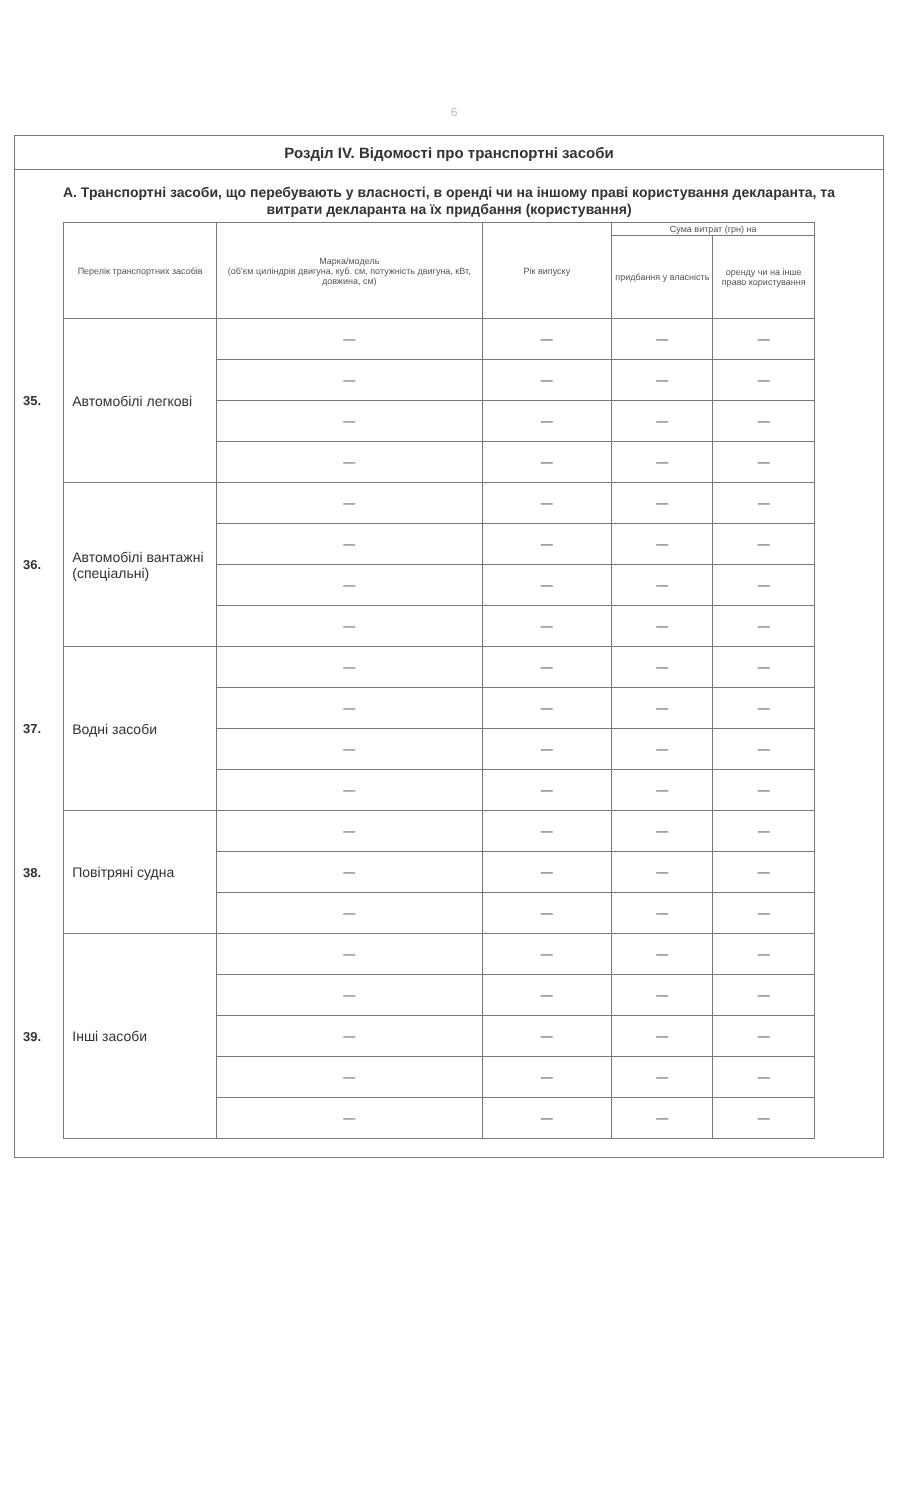6
Розділ IV. Відомості про транспортні засоби
А. Транспортні засоби, що перебувають у власності, в оренді чи на іншому праві користування декларанта, та витрати декларанта на їх придбання (користування)
| | Перелік транспортних засобів | Марка/модель (об'єм циліндрів двигуна, куб. см, потужність двигуна, кВт, довжина, см) | Рік випуску | Сума витрат (грн) на | |
| | | | | придбання у власність | оренду чи на інше право користування |
| 35. | Автомобілі легкові | — | — | — | — |
| | | — | — | — | — |
| | | — | — | — | — |
| | | — | — | — | — |
| 36. | Автомобілі вантажні (спеціальні) | — | — | — | — |
| | | — | — | — | — |
| | | — | — | — | — |
| | | — | — | — | — |
| 37. | Водні засоби | — | — | — | — |
| | | — | — | — | — |
| | | — | — | — | — |
| | | — | — | — | — |
| 38. | Повітряні судна | — | — | — | — |
| | | — | — | — | — |
| | | — | — | — | — |
| 39. | Інші засоби | — | — | — | — |
| | | — | — | — | — |
| | | — | — | — | — |
| | | — | — | — | — |
| | | — | — | — | — |